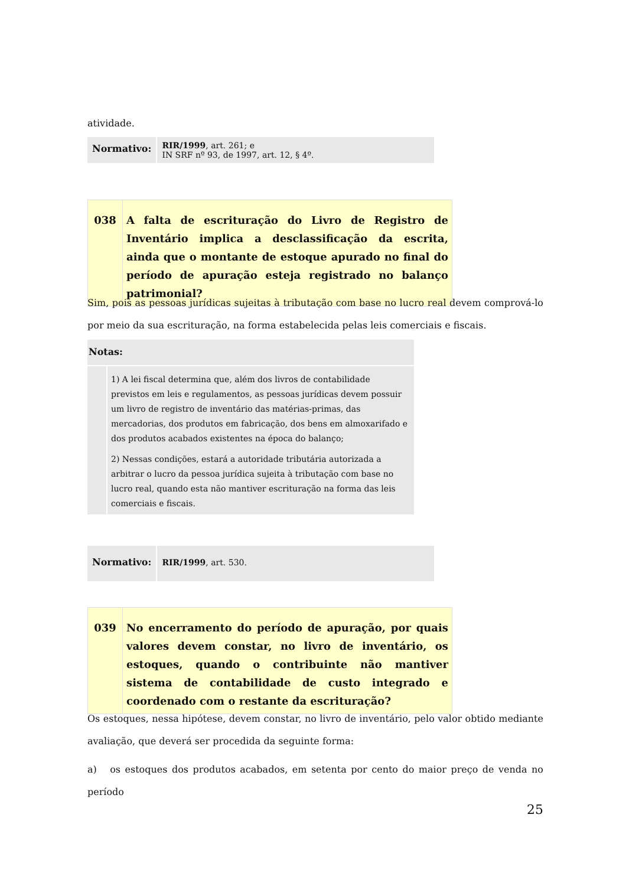atividade.
| Normativo: | RIR/1999 , art. 261; e IN SRF nº 93, de 1997, art. 12, § 4º. |
| 038 | A falta de escrituração do Livro de Registro de Inventário implica a desclassificação da escrita, ainda que o montante de estoque apurado no final do período de apuração esteja registrado no balanço patrimonial? |
Sim, pois as pessoas jurídicas sujeitas à tributação com base no lucro real devem comprová-lo por meio da sua escrituração, na forma estabelecida pelas leis comerciais e fiscais.
| Notas: | |
| | 1) A lei fiscal determina que, além dos livros de contabilidade previstos em leis e regulamentos, as pessoas jurídicas devem possuir um livro de registro de inventário das matérias-primas, das mercadorias, dos produtos em fabricação, dos bens em almoxarifado e dos produtos acabados existentes na época do balanço; 2) Nessas condições, estará a autoridade tributária autorizada a arbitrar o lucro da pessoa jurídica sujeita à tributação com base no lucro real, quando esta não mantiver escrituração na forma das leis comerciais e fiscais. |
| Normativo: | RIR/1999 , art. 530. |
| 039 | No encerramento do período de apuração, por quais valores devem constar, no livro de inventário, os estoques, quando o contribuinte não mantiver sistema de contabilidade de custo integrado e coordenado com o restante da escrituração? |
Os estoques, nessa hipótese, devem constar, no livro de inventário, pelo valor obtido mediante avaliação, que deverá ser procedida da seguinte forma:
a) os estoques dos produtos acabados, em setenta por cento do maior preço de venda no período
25